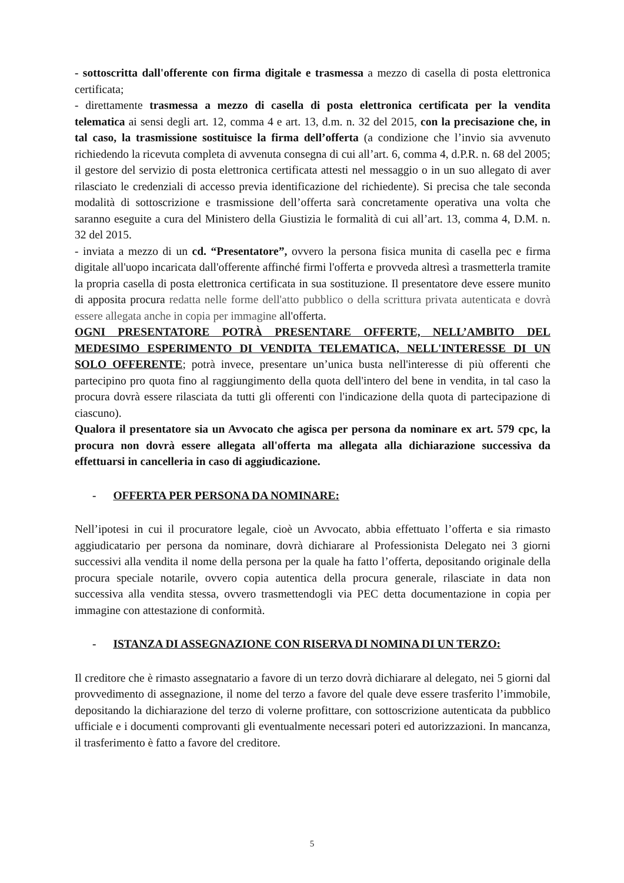- sottoscritta dall'offerente con firma digitale e trasmessa a mezzo di casella di posta elettronica certificata;
- direttamente trasmessa a mezzo di casella di posta elettronica certificata per la vendita telematica ai sensi degli art. 12, comma 4 e art. 13, d.m. n. 32 del 2015, con la precisazione che, in tal caso, la trasmissione sostituisce la firma dell’offerta (a condizione che l’invio sia avvenuto richiedendo la ricevuta completa di avvenuta consegna di cui all’art. 6, comma 4, d.P.R. n. 68 del 2005; il gestore del servizio di posta elettronica certificata attesti nel messaggio o in un suo allegato di aver rilasciato le credenziali di accesso previa identificazione del richiedente). Si precisa che tale seconda modalità di sottoscrizione e trasmissione dell’offerta sarà concretamente operativa una volta che saranno eseguite a cura del Ministero della Giustizia le formalità di cui all’art. 13, comma 4, D.M. n. 32 del 2015.
- inviata a mezzo di un cd. “Presentatore”, ovvero la persona fisica munita di casella pec e firma digitale all'uopo incaricata dall'offerente affinché firmi l'offerta e provveda altresì a trasmetterla tramite la propria casella di posta elettronica certificata in sua sostituzione. Il presentatore deve essere munito di apposita procura redatta nelle forme dell'atto pubblico o della scrittura privata autenticata e dovrà essere allegata anche in copia per immagine all'offerta.
OGNI PRESENTATORE POTRÀ PRESENTARE OFFERTE, NELL’AMBITO DEL MEDESIMO ESPERIMENTO DI VENDITA TELEMATICA, NELL'INTERESSE DI UN SOLO OFFERENTE; potrà invece, presentare un’unica busta nell'interesse di più offerenti che partecipino pro quota fino al raggiungimento della quota dell'intero del bene in vendita, in tal caso la procura dovrà essere rilasciata da tutti gli offerenti con l'indicazione della quota di partecipazione di ciascuno).
Qualora il presentatore sia un Avvocato che agisca per persona da nominare ex art. 579 cpc, la procura non dovrà essere allegata all'offerta ma allegata alla dichiarazione successiva da effettuarsi in cancelleria in caso di aggiudicazione.
- OFFERTA PER PERSONA DA NOMINARE:
Nell’ipotesi in cui il procuratore legale, cioè un Avvocato, abbia effettuato l’offerta e sia rimasto aggiudicatario per persona da nominare, dovrà dichiarare al Professionista Delegato nei 3 giorni successivi alla vendita il nome della persona per la quale ha fatto l’offerta, depositando originale della procura speciale notarile, ovvero copia autentica della procura generale, rilasciate in data non successiva alla vendita stessa, ovvero trasmettendogli via PEC detta documentazione in copia per immagine con attestazione di conformità.
- ISTANZA DI ASSEGNAZIONE CON RISERVA DI NOMINA DI UN TERZO:
Il creditore che è rimasto assegnatario a favore di un terzo dovrà dichiarare al delegato, nei 5 giorni dal provvedimento di assegnazione, il nome del terzo a favore del quale deve essere trasferito l’immobile, depositando la dichiarazione del terzo di volerne profittare, con sottoscrizione autenticata da pubblico ufficiale e i documenti comprovanti gli eventualmente necessari poteri ed autorizzazioni. In mancanza, il trasferimento è fatto a favore del creditore.
5